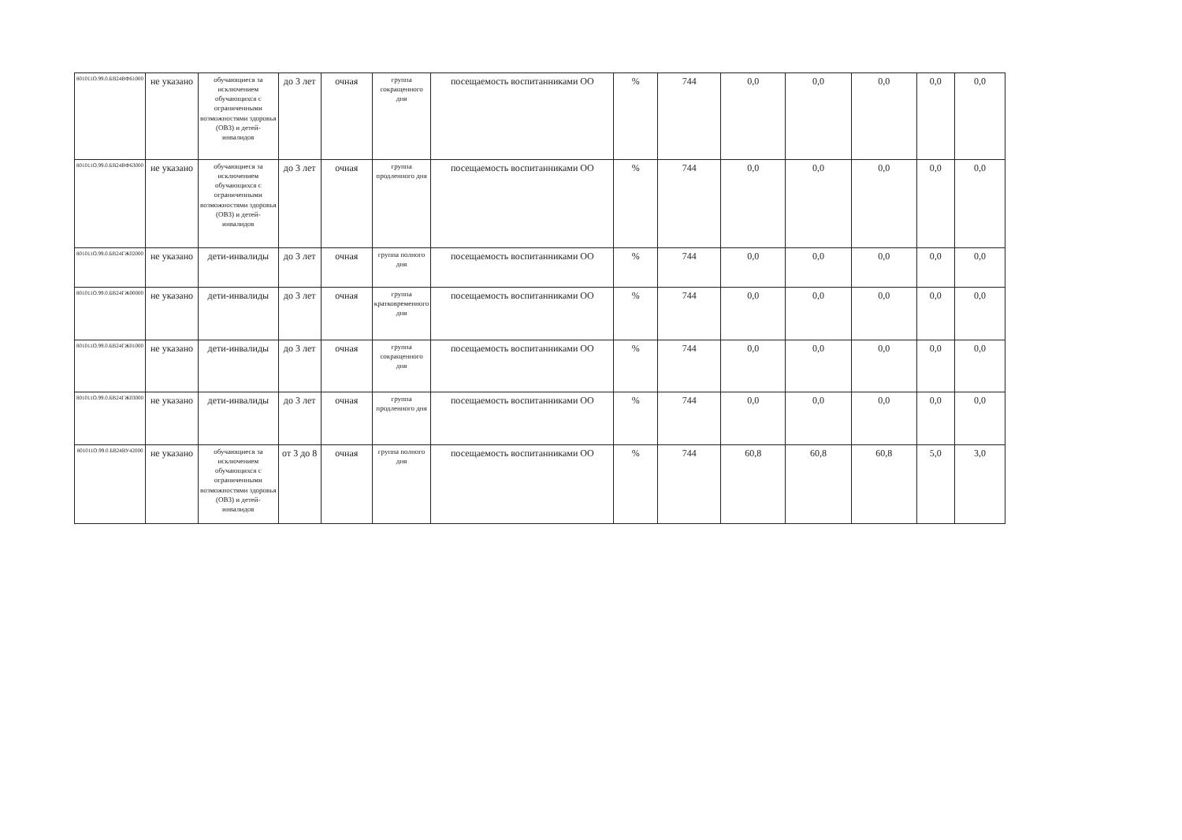| 801011О.99.0.БВ24ВФ61000 | не указано | обучающиеся за исключением обучающихся с ограниченными возможностями здоровья (ОВЗ) и детей-инвалидов | до 3 лет | очная | группа сокращенного дня | посещаемость воспитанниками ОО | % | 744 | 0,0 | 0,0 | 0,0 | 0,0 | 0,0 |
| 801011О.99.0.БВ24ВФ63000 | не указано | обучающиеся за исключением обучающихся с ограниченными возможностями здоровья (ОВЗ) и детей-инвалидов | до 3 лет | очная | группа продленного дня | посещаемость воспитанниками ОО | % | 744 | 0,0 | 0,0 | 0,0 | 0,0 | 0,0 |
| 801011О.99.0.БВ24ГЖ02000 | не указано | дети-инвалиды | до 3 лет | очная | группа полного дня | посещаемость воспитанниками ОО | % | 744 | 0,0 | 0,0 | 0,0 | 0,0 | 0,0 |
| 801011О.99.0.БВ24ГЖ00000 | не указано | дети-инвалиды | до 3 лет | очная | группа кратковременного дня | посещаемость воспитанниками ОО | % | 744 | 0,0 | 0,0 | 0,0 | 0,0 | 0,0 |
| 801011О.99.0.БВ24ГЖ01000 | не указано | дети-инвалиды | до 3 лет | очная | группа сокращенного дня | посещаемость воспитанниками ОО | % | 744 | 0,0 | 0,0 | 0,0 | 0,0 | 0,0 |
| 801011О.99.0.БВ24ГЖ03000 | не указано | дети-инвалиды | до 3 лет | очная | группа продленного дня | посещаемость воспитанниками ОО | % | 744 | 0,0 | 0,0 | 0,0 | 0,0 | 0,0 |
| 801011О.99.0.БВ24ВУ42000 | не указано | обучающиеся за исключением обучающихся с ограниченными возможностями здоровья (ОВЗ) и детей-инвалидов | от 3 до 8 | очная | группа полного дня | посещаемость воспитанниками ОО | % | 744 | 60,8 | 60,8 | 60,8 | 5,0 | 3,0 |